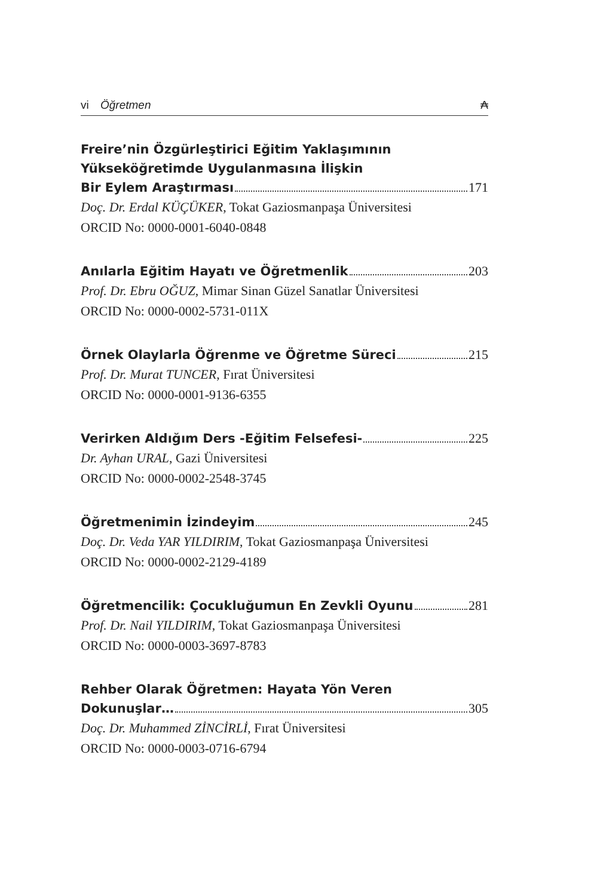vi Öğretmen ₳
Freire’nin Özgürleştirici Eğitim Yaklaşımının
Yükseköğretimde Uygulanmasına İlişkin
Bir Eylem Araştırması 171
Doç. Dr. Erdal KÜÇÜKER, Tokat Gaziosmanpaşa Üniversitesi
ORCID No: 0000-0001-6040-0848
Anılarla Eğitim Hayatı ve Öğretmenlik 203
Prof. Dr. Ebru OĞUZ, Mimar Sinan Güzel Sanatlar Üniversitesi
ORCID No: 0000-0002-5731-011X
Örnek Olaylarla Öğrenme ve Öğretme Süreci 215
Prof. Dr. Murat TUNCER, Fırat Üniversitesi
ORCID No: 0000-0001-9136-6355
Verirken Aldığım Ders -Eğitim Felsefesi- 225
Dr. Ayhan URAL, Gazi Üniversitesi
ORCID No: 0000-0002-2548-3745
Öğretmenimin İzindeyim 245
Doç. Dr. Veda YAR YILDIRIM, Tokat Gaziosmanpaşa Üniversitesi
ORCID No: 0000-0002-2129-4189
Öğretmencilik: Çocukluğumun En Zevkli Oyunu 281
Prof. Dr. Nail YILDIRIM, Tokat Gaziosmanpaşa Üniversitesi
ORCID No: 0000-0003-3697-8783
Rehber Olarak Öğretmen: Hayata Yön Veren
Dokunuşlar… 305
Doç. Dr. Muhammed ZİNCİRLİ, Fırat Üniversitesi
ORCID No: 0000-0003-0716-6794